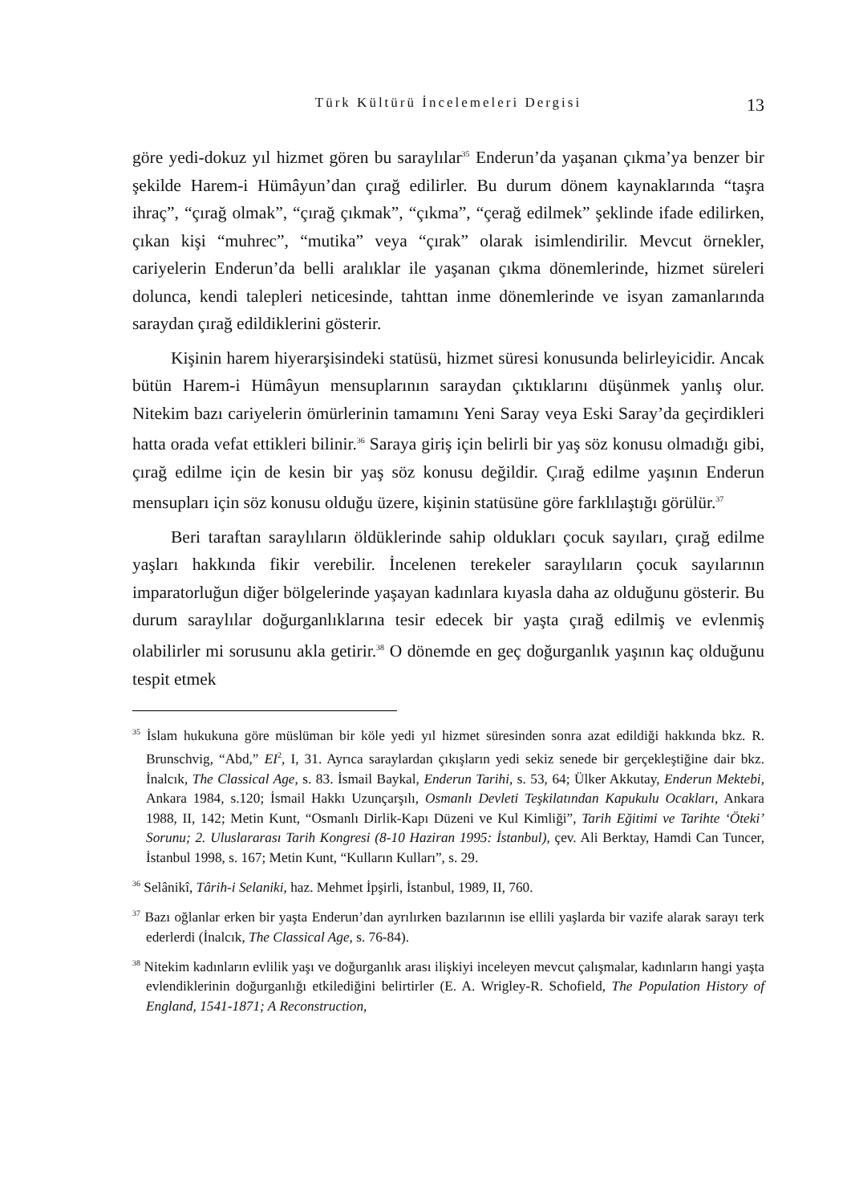Türk Kültürü İncelemeleri Dergisi
13
göre yedi-dokuz yıl hizmet gören bu saraylılar<sup>35</sup> Enderun’da yaşanan çıkma’ya benzer bir şekilde Harem-i Hümâyun’dan çırağ edilirler. Bu durum dönem kaynaklarında “taşra ihraç”, “çırağ olmak”, “çırağ çıkmak”, “çıkma”, “çerağ edilmek” şeklinde ifade edilirken, çıkan kişi “muhrec”, “mutika” veya “çırak” olarak isimlendirilir. Mevcut örnekler, cariyelerin Enderun’da belli aralıklar ile yaşanan çıkma dönemlerinde, hizmet süreleri dolunca, kendi talepleri neticesinde, tahttan inme dönemlerinde ve isyan zamanlarında saraydan çırağ edildiklerini gösterir.
Kişinin harem hiyerarşisindeki statüsü, hizmet süresi konusunda belirleyicidir. Ancak bütün Harem-i Hümâyun mensuplarının saraydan çıktıklarını düşünmek yanlış olur. Nitekim bazı cariyelerin ömürlerinin tamamını Yeni Saray veya Eski Saray’da geçirdikleri hatta orada vefat ettikleri bilinir.<sup>36</sup> Saraya giriş için belirli bir yaş söz konusu olmadığı gibi, çırağ edilme için de kesin bir yaş söz konusu değildir. Çırağ edilme yaşının Enderun mensupları için söz konusu olduğu üzere, kişinin statüsüne göre farklılaştığı görülür.<sup>37</sup>
Beri taraftan saraylıların öldüklerinde sahip oldukları çocuk sayıları, çırağ edilme yaşları hakkında fikir verebilir. İncelenen terekeler saraylıların çocuk sayılarının imparatorluğun diğer bölgelerinde yaşayan kadınlara kıyasla daha az olduğunu gösterir. Bu durum saraylılar doğurganlıklarına tesir edecek bir yaşta çırağ edilmiş ve evlenmiş olabilirler mi sorusunu akla getirir.<sup>38</sup> O dönemde en geç doğurganlık yaşının kaç olduğunu tespit etmek
<sup>35</sup> İslam hukukuna göre müslüman bir köle yedi yıl hizmet süresinden sonra azat edildiği hakkında bkz. R. Brunschvig, “Abd,” EI<sup>2</sup>, I, 31. Ayrıca saraylardan çıkışların yedi sekiz senede bir gerçekleştiğine dair bkz. İnalcık, The Classical Age, s. 83. İsmail Baykal, Enderun Tarihi, s. 53, 64; Ülker Akkutay, Enderun Mektebi, Ankara 1984, s.120; İsmail Hakkı Uzunçarşılı, Osmanlı Devleti Teşkilatından Kapukulu Ocakları, Ankara 1988, II, 142; Metin Kunt, “Osmanlı Dirlik-Kapı Düzeni ve Kul Kimliği”, Tarih Eğitimi ve Tarihte ‘Öteki’ Sorunu; 2. Uluslararası Tarih Kongresi (8-10 Haziran 1995: İstanbul), çev. Ali Berktay, Hamdi Can Tuncer, İstanbul 1998, s. 167; Metin Kunt, “Kulların Kulları”, s. 29.
<sup>36</sup> Selânikî, Târih-i Selaniki, haz. Mehmet İpşirli, İstanbul, 1989, II, 760.
<sup>37</sup> Bazı oğlanlar erken bir yaşta Enderun’dan ayrılırken bazılarının ise ellili yaşlarda bir vazife alarak sarayı terk ederlerdi (İnalcık, The Classical Age, s. 76-84).
<sup>38</sup> Nitekim kadınların evlilik yaşı ve doğurganlık arası ilişkiyi inceleyen mevcut çalışmalar, kadınların hangi yaşta evlendiklerinin doğurganlığı etkilediğini belirtirler (E. A. Wrigley-R. Schofield, The Population History of England, 1541-1871; A Reconstruction,